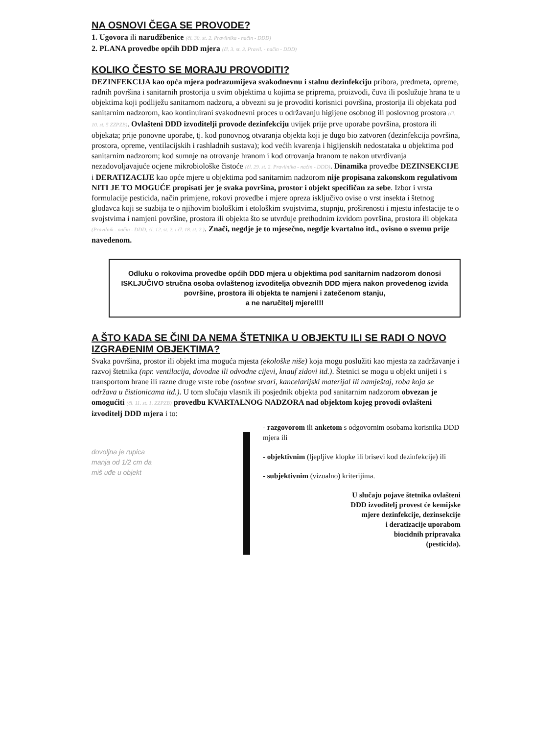NA OSNOVI ČEGA SE PROVODE?
1. Ugovora ili narudžbenice (čl. 30. st. 2. Pravilnika - način - DDD)
2. PLANA provedbe općih DDD mjera (čl. 3. st. 3. Pravil. - način - DDD)
KOLIKO ČESTO SE MORAJU PROVODITI?
DEZINFEKCIJA kao opća mjera podrazumijeva svakodnevnu i stalnu dezinfekciju pribora, predmeta, opreme, radnih površina i sanitarnih prostorija u svim objektima u kojima se priprema, proizvodi, čuva ili poslužuje hrana te u objektima koji podliježu sanitarnom nadzoru, a obvezni su je provoditi korisnici površina, prostorija ili objekata pod sanitarnim nadzorom, kao kontinuirani svakodnevni proces u održavanju higijene osobnog ili poslovnog prostora (čl. 10. st. 5 ZZPZB). Ovlašteni DDD izvoditelji provode dezinfekciju uvijek prije prve uporabe površina, prostora ili objekata; prije ponovne uporabe, tj. kod ponovnog otvaranja objekta koji je dugo bio zatvoren (dezinfekcija površina, prostora, opreme, ventilacijskih i rashladnih sustava); kod većih kvarenja i higijenskih nedostataka u objektima pod sanitarnim nadzorom; kod sumnje na otrovanje hranom i kod otrovanja hranom te nakon utvrđivanja nezadovoljavajuće ocjene mikrobiološke čistoće (čl. 29. st. 2. Pravilnika - način - DDD). Dinamika provedbe DEZINSEKCIJE i DERATIZACIJE kao opće mjere u objektima pod sanitarnim nadzorom nije propisana zakonskom regulativom NITI JE TO MOGUĆE propisati jer je svaka površina, prostor i objekt specifičan za sebe. Izbor i vrsta formulacije pesticida, način primjene, rokovi provedbe i mjere opreza isključivo ovise o vrst insekta i štetnog glodavca koji se suzbija te o njihovim biološkim i etološkim svojstvima, stupnju, proširenosti i mjestu infestacije te o svojstvima i namjeni površine, prostora ili objekta što se utvrđuje prethodnim izvidom površina, prostora ili objekata (Pravilnik - način - DDD, čl. 12. st. 2. i čl. 18. st. 2.). Znači, negdje je to mjesečno, negdje kvartalno itd., ovisno o svemu prije navedenom.
Odluku o rokovima provedbe općih DDD mjera u objektima pod sanitarnim nadzorom donosi ISKLJUČIVO stručna osoba ovlaštenog izvoditelja obveznih DDD mjera nakon provedenog izvida površine, prostora ili objekta te namjeni i zatečenom stanju,
a ne naručitelj mjere!!!!
A ŠTO KADA SE ČINI DA NEMA ŠTETNIKA U OBJEKTU ILI SE RADI O NOVO IZGRAĐENIM OBJEKTIMA?
Svaka površina, prostor ili objekt ima moguća mjesta (ekološke niše) koja mogu poslužiti kao mjesta za zadržavanje i razvoj štetnika (npr. ventilacija, dovodne ili odvodne cijevi, knauf zidovi itd.). Štetnici se mogu u objekt unijeti i s transportom hrane ili razne druge vrste robe (osobne stvari, kancelarijski materijal ili namještaj, roba koja se održava u čistionicama itd.). U tom slučaju vlasnik ili posjednik objekta pod sanitarnim nadzorom obvezan je omogućiti (čl. 11. st. 1. ZZPZB) provedbu KVARTALNOG NADZORA nad objektom kojeg provodi ovlašteni izvoditelj DDD mjera i to:
dovoljna je rupica
manja od 1/2 cm da
miš uđe u objekt
- razgovorom ili anketom s odgovornim osobama korisnika DDD mjera ili
- objektivnim (ljepljive klopke ili brisevi kod dezinfekcije) ili
- subjektivnim (vizualno) kriterijima.
U slučaju pojave štetnika ovlašteni
DDD izvoditelj provest će kemijske
mjere dezinfekcije, dezinsekcije
i deratizacije uporabom
biocidnih pripravaka
(pesticida).